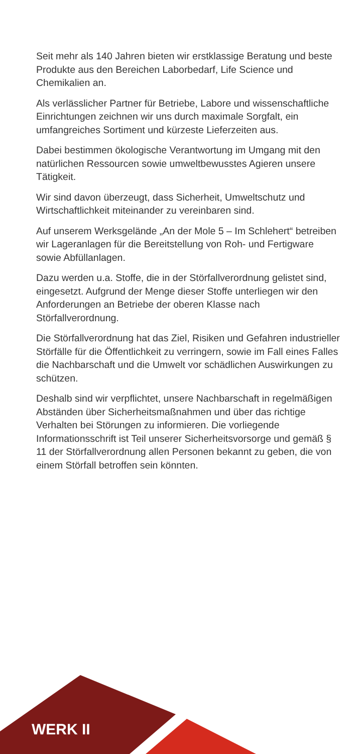Seit mehr als 140 Jahren bieten wir erstklassige Beratung und beste Produkte aus den Bereichen Laborbedarf, Life Science und Chemikalien an.
Als verlässlicher Partner für Betriebe, Labore und wissenschaftliche Einrichtungen zeichnen wir uns durch maximale Sorgfalt, ein umfangreiches Sortiment und kürzeste Lieferzeiten aus.
Dabei bestimmen ökologische Verantwortung im Umgang mit den natürlichen Ressourcen sowie umwelt­bewusstes Agieren unsere Tätigkeit.
Wir sind davon überzeugt, dass Sicherheit, Umwelt­schutz und Wirtschaftlichkeit miteinander zu vereinbaren sind.
Auf unserem Werksgelände „An der Mole 5 – Im Schle­hert“ betreiben wir Lageranlagen für die Bereitstellung von Roh- und Fertigware sowie Abfüllanlagen.
Dazu werden u.a. Stoffe, die in der Störfallverordnung gelistet sind, eingesetzt. Aufgrund der Menge dieser Stoffe unterliegen wir den Anforderungen an Betriebe der oberen Klasse nach Störfallverordnung.
Die Störfallverordnung hat das Ziel, Risiken und Gefah­ren industrieller Störfälle für die Öffentlichkeit zu verrin­gern, sowie im Fall eines Falles die Nachbarschaft und die Umwelt vor schädlichen Auswirkungen zu schützen.
Deshalb sind wir verpflichtet, unsere Nachbarschaft in regelmäßigen Abständen über Sicherheitsmaßnah­men und über das richtige Verhalten bei Störungen zu informieren. Die vorliegende Informationsschrift ist Teil unserer Sicherheitsvorsorge und gemäß § 11 der Störfallverordnung allen Personen bekannt zu geben, die von einem Störfall betroffen sein könnten.
WERK II